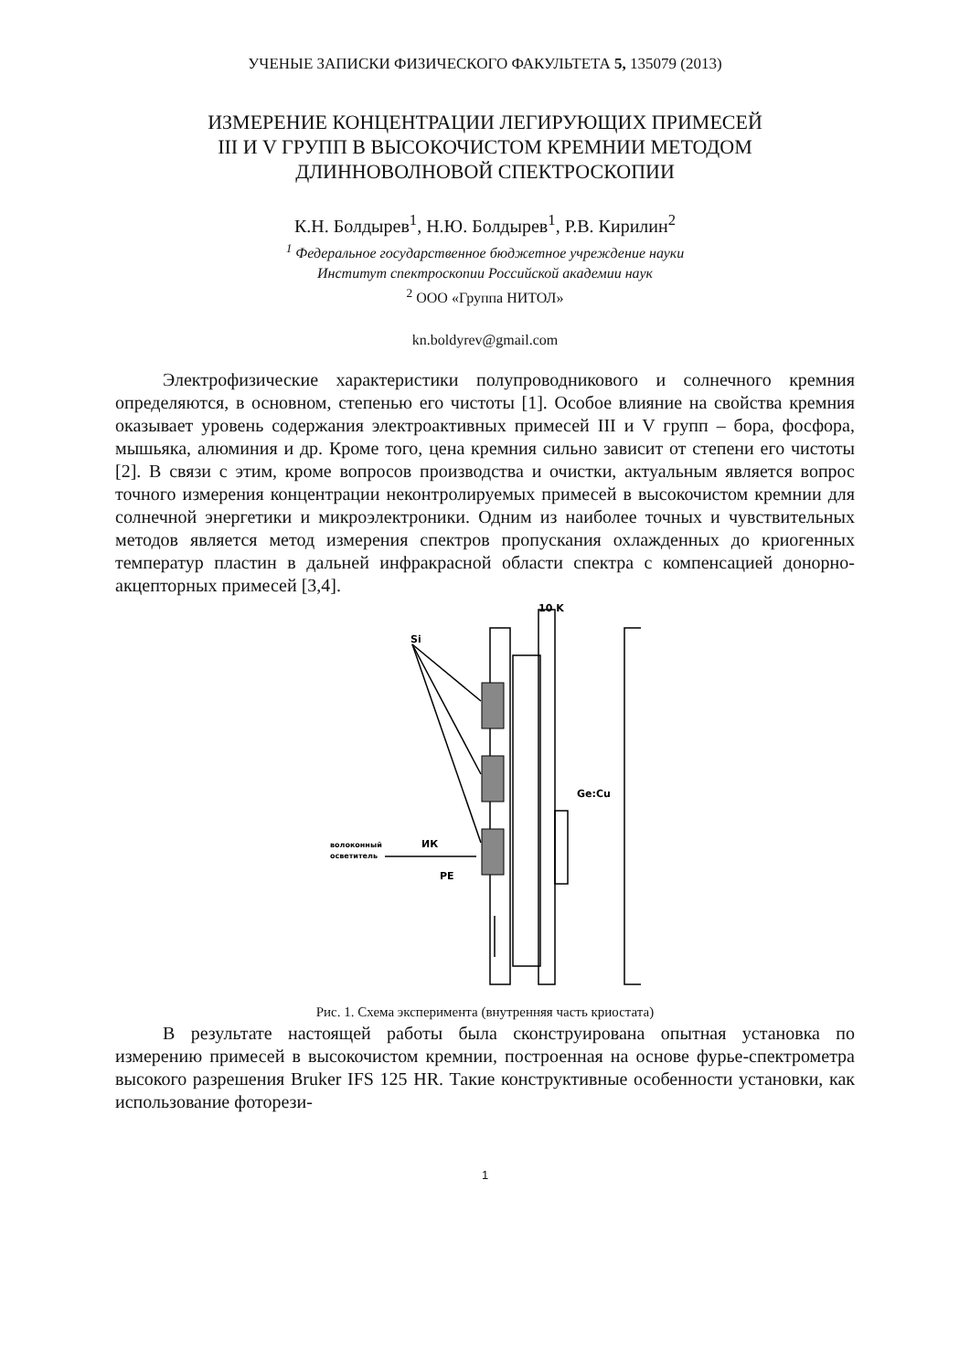УЧЕНЫЕ ЗАПИСКИ ФИЗИЧЕСКОГО ФАКУЛЬТЕТА 5, 135079 (2013)
ИЗМЕРЕНИЕ КОНЦЕНТРАЦИИ ЛЕГИРУЮЩИХ ПРИМЕСЕЙ
III И V ГРУПП В ВЫСОКОЧИСТОМ КРЕМНИИ МЕТОДОМ
ДЛИННОВОЛНОВОЙ СПЕКТРОСКОПИИ
К.Н. Болдырев<sup>1</sup>, Н.Ю. Болдырев<sup>1</sup>, Р.В. Кирилин<sup>2</sup>
<sup>1</sup> Федеральное государственное бюджетное учреждение науки
Институт спектроскопии Российской академии наук
<sup>2</sup> ООО «Группа НИТОЛ»
kn.boldyrev@gmail.com
Электрофизические характеристики полупроводникового и солнечного кремния определяются, в основном, степенью его чистоты [1]. Особое влияние на свойства кремния оказывает уровень содержания электроактивных примесей III и V групп – бора, фосфора, мышьяка, алюминия и др. Кроме того, цена кремния сильно зависит от степени его чистоты [2]. В связи с этим, кроме вопросов производства и очистки, актуальным является вопрос точного измерения концентрации неконтролируемых примесей в высокочистом кремнии для солнечной энергетики и микроэлектроники. Одним из наиболее точных и чувствительных методов является метод измерения спектров пропускания охлажденных до криогенных температур пластин в дальней инфракрасной области спектра с компенсацией донорно-акцепторных примесей [3,4].
10 K
Si
Ge:Cu
волоконный
осветитель
ИК
PE
Рис. 1. Схема эксперимента (внутренняя часть криостата)
В результате настоящей работы была сконструирована опытная установка по измерению примесей в высокочистом кремнии, построенная на основе фурье-спектрометра высокого разрешения Bruker IFS 125 HR. Такие конструктивные особенности установки, как использование фоторези-
1